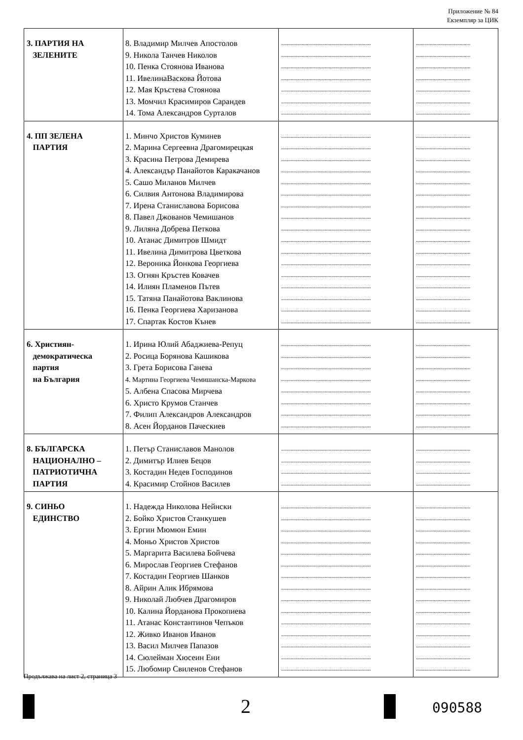Приложение № 84
Екземпляр за ЦИК
| 3. ПАРТИЯ НА ЗЕЛЕНИТЕ | 8. Владимир Милчев Апостолов 9. Никола Танчев Николов 10. Пенка Стоянова Иванова 11. ИвелинаВаскова Йотова 12. Мая Кръстева Стоянова 13. Момчил Красимиров Сарандев 14. Тома Александров Сурталов | .................................................................. .................................................................. .................................................................. .................................................................. .................................................................. .................................................................. .................................................................. | ........................................ ........................................ ........................................ ........................................ ........................................ ........................................ ........................................ |
| 4. ПП ЗЕЛЕНА ПАРТИЯ | 1. Минчо Христов Куминев 2. Марина Сергеевна Драгомирецкая 3. Красина Петрова Демирева 4. Александър Панайотов Каракачанов 5. Сашо Миланов Милчев 6. Силвия Антонова Владимирова 7. Ирена Станиславова Борисова 8. Павел Джованов Чемишанов 9. Лиляна Добрева Петкова 10. Атанас Димитров Шмидт 11. Ивелина Димитрова Цветкова 12. Вероника Йонкова Георгиева 13. Огнян Кръстев Ковачев 14. Илиян Пламенов Пътев 15. Татяна Панайотова Ваклинова 16. Пенка Георгиева Харизанова 17. Спартак Костов Кънев | .................................................................. .................................................................. .................................................................. .................................................................. .................................................................. .................................................................. .................................................................. .................................................................. .................................................................. .................................................................. .................................................................. .................................................................. .................................................................. .................................................................. .................................................................. .................................................................. .................................................................. | ........................................ ........................................ ........................................ ........................................ ........................................ ........................................ ........................................ ........................................ ........................................ ........................................ ........................................ ........................................ ........................................ ........................................ ........................................ ........................................ ........................................ |
| 6. Християн- демократическа партия на България | 1. Ирина Юлий Абаджиева-Репуц 2. Росица Борянова Кашикова 3. Грета Борисова Ганева 4. Мартина Георгиева Чемишанска-Маркова 5. Албена Спасова Мирчева 6. Христо Крумов Станчев 7. Филип Александров Александров 8. Асен Йорданов Паческиев | .................................................................. .................................................................. .................................................................. .................................................................. .................................................................. .................................................................. .................................................................. .................................................................. | ........................................ ........................................ ........................................ ........................................ ........................................ ........................................ ........................................ ........................................ |
| 8. БЪЛГАРСКА НАЦИОНАЛНО – ПАТРИОТИЧНА ПАРТИЯ | 1. Петър Станиславов Манолов 2. Димитър Илиев Бецов 3. Костадин Недев Господинов 4. Красимир Стойнов Василев | .................................................................. .................................................................. .................................................................. .................................................................. | ........................................ ........................................ ........................................ ........................................ |
| 9. СИНЬО ЕДИНСТВО | 1. Надежда Николова Нейнски 2. Бойко Христов Станкушев 3. Ергин Мюмюн Емин 4. Моньо Христов Христов 5. Маргарита Василева Бойчева 6. Мирослав Георгиев Стефанов 7. Костадин Георгиев Шанков 8. Айрин Алик Ибрямова 9. Николай Любчев Драгомиров 10. Калина Йорданова Прокопиева 11. Атанас Константинов Чепъков 12. Живко Иванов Иванов 13. Васил Милчев Папазов 14. Сюлейман Хюсеин Ени 15. Любомир Свиленов Стефанов | .................................................................. .................................................................. .................................................................. .................................................................. .................................................................. .................................................................. .................................................................. .................................................................. .................................................................. .................................................................. .................................................................. .................................................................. .................................................................. .................................................................. .................................................................. | ........................................ ........................................ ........................................ ........................................ ........................................ ........................................ ........................................ ........................................ ........................................ ........................................ ........................................ ........................................ ........................................ ........................................ ........................................ |
Продължава на лист 2, страница 3
2 090588